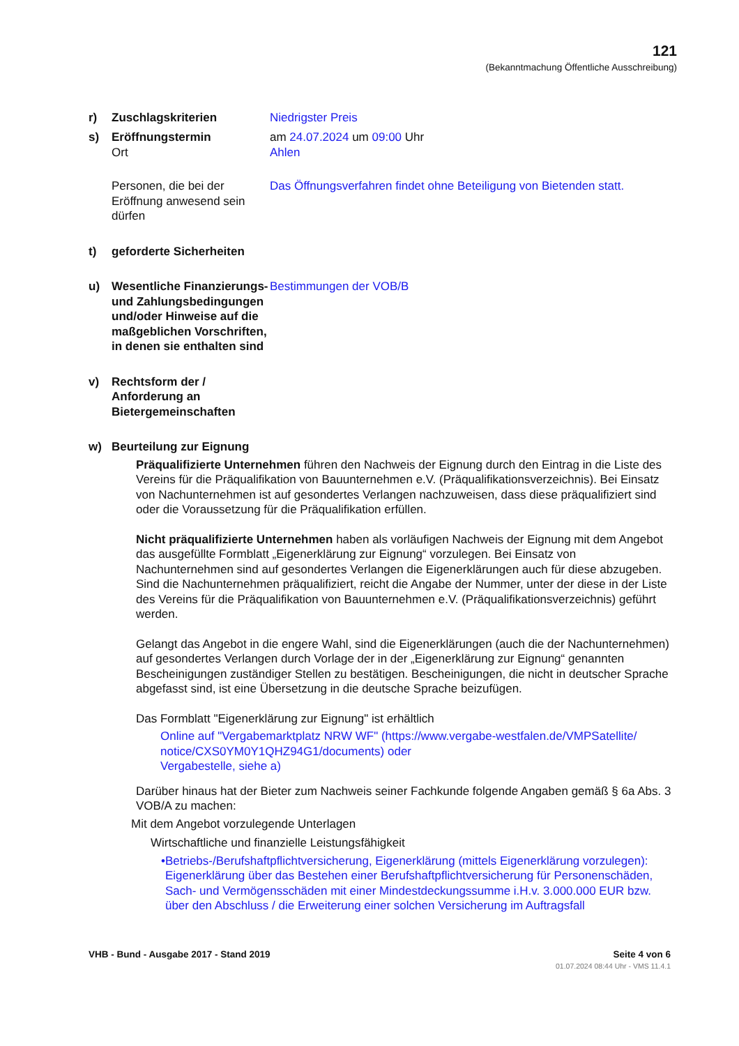121
(Bekanntmachung Öffentliche Ausschreibung)
r) Zuschlagskriterien Niedrigster Preis
s) Eröffnungstermin
Ort
am 24.07.2024 um 09:00 Uhr
Ahlen
Personen, die bei der Eröffnung anwesend sein dürfen
Das Öffnungsverfahren findet ohne Beteiligung von Bietenden statt.
t) geforderte Sicherheiten
u) Wesentliche Finanzierungs- und Zahlungsbedingungen und/oder Hinweise auf die maßgeblichen Vorschriften, in denen sie enthalten sind
Bestimmungen der VOB/B
v) Rechtsform der / Anforderung an Bietergemeinschaften
w) Beurteilung zur Eignung
Präqualifizierte Unternehmen führen den Nachweis der Eignung durch den Eintrag in die Liste des Vereins für die Präqualifikation von Bauunternehmen e.V. (Präqualifikationsverzeichnis). Bei Einsatz von Nachunternehmen ist auf gesondertes Verlangen nachzuweisen, dass diese präqualifiziert sind oder die Voraussetzung für die Präqualifikation erfüllen.
Nicht präqualifizierte Unternehmen haben als vorläufigen Nachweis der Eignung mit dem Angebot das ausgefüllte Formblatt „Eigenerklärung zur Eignung“ vorzulegen. Bei Einsatz von Nachunternehmen sind auf gesondertes Verlangen die Eigenerklärungen auch für diese abzugeben. Sind die Nachunternehmen präqualifiziert, reicht die Angabe der Nummer, unter der diese in der Liste des Vereins für die Präqualifikation von Bauunternehmen e.V. (Präqualifikationsverzeichnis) geführt werden.
Gelangt das Angebot in die engere Wahl, sind die Eigenerklärungen (auch die der Nachunternehmen) auf gesondertes Verlangen durch Vorlage der in der „Eigenerklärung zur Eignung“ genannten Bescheinigungen zuständiger Stellen zu bestätigen. Bescheinigungen, die nicht in deutscher Sprache abgefasst sind, ist eine Übersetzung in die deutsche Sprache beizufügen.
Das Formblatt "Eigenerklärung zur Eignung" ist erhältlich
Online auf "Vergabemarktplatz NRW WF" (https://www.vergabe-westfalen.de/VMPSatellite/ notice/CXS0YM0Y1QHZ94G1/documents) oder
Vergabestelle, siehe a)
Darüber hinaus hat der Bieter zum Nachweis seiner Fachkunde folgende Angaben gemäß § 6a Abs. 3 VOB/A zu machen:
Mit dem Angebot vorzulegende Unterlagen
Wirtschaftliche und finanzielle Leistungsfähigkeit
• Betriebs-/Berufshaftpflichtversicherung, Eigenerklärung (mittels Eigenerklärung vorzulegen): Eigenerklärung über das Bestehen einer Berufshaftpflichtversicherung für Personenschäden, Sach- und Vermögensschäden mit einer Mindestdeckungssumme i.H.v. 3.000.000 EUR bzw. über den Abschluss / die Erweiterung einer solchen Versicherung im Auftragsfall
VHB - Bund - Ausgabe 2017 - Stand 2019 Seite 4 von 6
01.07.2024 08:44 Uhr - VMS 11.4.1